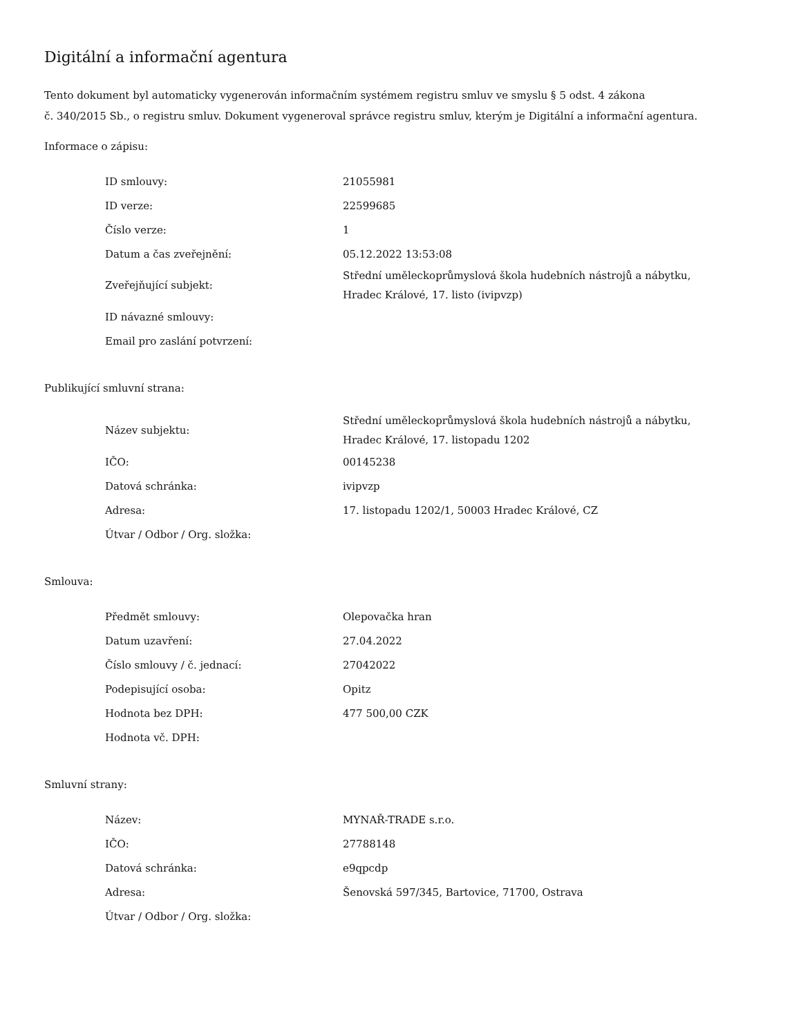Digitální a informační agentura
Tento dokument byl automaticky vygenerován informačním systémem registru smluv ve smyslu § 5 odst. 4 zákona
č. 340/2015 Sb., o registru smluv. Dokument vygeneroval správce registru smluv, kterým je Digitální a informační agentura.
Informace o zápisu:
| ID smlouvy: | 21055981 |
| ID verze: | 22599685 |
| Číslo verze: | 1 |
| Datum a čas zveřejnění: | 05.12.2022 13:53:08 |
| Zveřejňující subjekt: | Střední uměleckoprůmyslová škola hudebních nástrojů a nábytku, Hradec Králové, 17. listo (ivipvzp) |
| ID návazné smlouvy: | |
| Email pro zaslání potvrzení: | |
Publikující smluvní strana:
| Název subjektu: | Střední uměleckoprůmyslová škola hudebních nástrojů a nábytku, Hradec Králové, 17. listopadu 1202 |
| IČO: | 00145238 |
| Datová schránka: | ivipvzp |
| Adresa: | 17. listopadu 1202/1, 50003 Hradec Králové, CZ |
| Útvar / Odbor / Org. složka: | |
Smlouva:
| Předmět smlouvy: | Olepovačka hran |
| Datum uzavření: | 27.04.2022 |
| Číslo smlouvy / č. jednací: | 27042022 |
| Podepisující osoba: | Opitz |
| Hodnota bez DPH: | 477 500,00 CZK |
| Hodnota vč. DPH: | |
Smluvní strany:
| Název: | MYNAŘ-TRADE s.r.o. |
| IČO: | 27788148 |
| Datová schránka: | e9qpcdp |
| Adresa: | Šenovská 597/345, Bartovice, 71700, Ostrava |
| Útvar / Odbor / Org. složka: | |